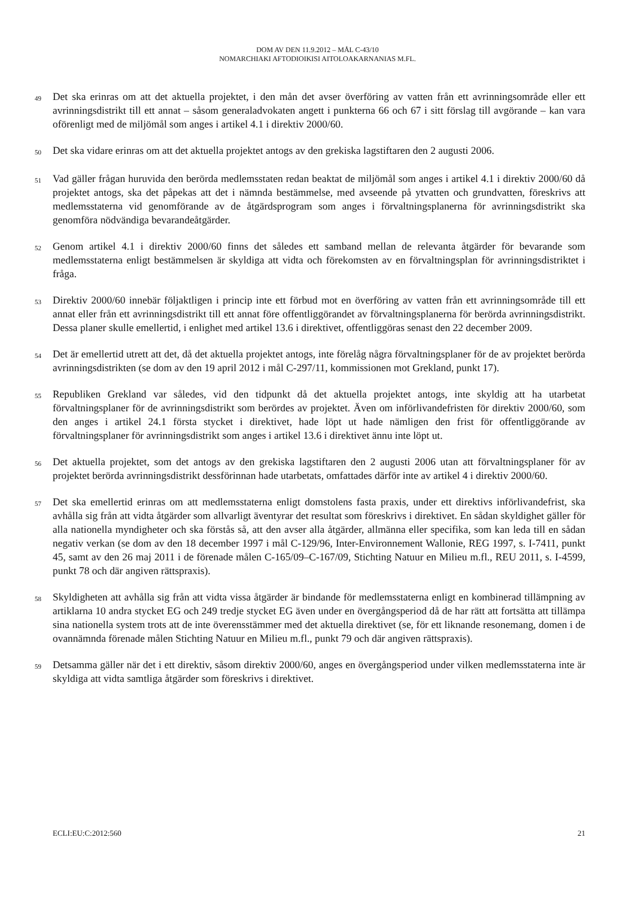DOM AV DEN 11.9.2012 – MÅL C-43/10
NOMARCHIAKI AFTODIOIKISI AITOLOAKARNANIAS M.FL.
49 Det ska erinras om att det aktuella projektet, i den mån det avser överföring av vatten från ett avrinningsområde eller ett avrinningsdistrikt till ett annat – såsom generaladvokaten angett i punkterna 66 och 67 i sitt förslag till avgörande – kan vara oförenligt med de miljömål som anges i artikel 4.1 i direktiv 2000/60.
50 Det ska vidare erinras om att det aktuella projektet antogs av den grekiska lagstiftaren den 2 augusti 2006.
51 Vad gäller frågan huruvida den berörda medlemsstaten redan beaktat de miljömål som anges i artikel 4.1 i direktiv 2000/60 då projektet antogs, ska det påpekas att det i nämnda bestämmelse, med avseende på ytvatten och grundvatten, föreskrivs att medlemsstaterna vid genomförande av de åtgärdsprogram som anges i förvaltningsplanerna för avrinningsdistrikt ska genomföra nödvändiga bevarandeåtgärder.
52 Genom artikel 4.1 i direktiv 2000/60 finns det således ett samband mellan de relevanta åtgärder för bevarande som medlemsstaterna enligt bestämmelsen är skyldiga att vidta och förekomsten av en förvaltningsplan för avrinningsdistriktet i fråga.
53 Direktiv 2000/60 innebär följaktligen i princip inte ett förbud mot en överföring av vatten från ett avrinningsområde till ett annat eller från ett avrinningsdistrikt till ett annat före offentliggörandet av förvaltningsplanerna för berörda avrinningsdistrikt. Dessa planer skulle emellertid, i enlighet med artikel 13.6 i direktivet, offentliggöras senast den 22 december 2009.
54 Det är emellertid utrett att det, då det aktuella projektet antogs, inte förelåg några förvaltningsplaner för de av projektet berörda avrinningsdistrikten (se dom av den 19 april 2012 i mål C-297/11, kommissionen mot Grekland, punkt 17).
55 Republiken Grekland var således, vid den tidpunkt då det aktuella projektet antogs, inte skyldig att ha utarbetat förvaltningsplaner för de avrinningsdistrikt som berördes av projektet. Även om införlivandefristen för direktiv 2000/60, som den anges i artikel 24.1 första stycket i direktivet, hade löpt ut hade nämligen den frist för offentliggörande av förvaltningsplaner för avrinningsdistrikt som anges i artikel 13.6 i direktivet ännu inte löpt ut.
56 Det aktuella projektet, som det antogs av den grekiska lagstiftaren den 2 augusti 2006 utan att förvaltningsplaner för av projektet berörda avrinningsdistrikt dessförinnan hade utarbetats, omfattades därför inte av artikel 4 i direktiv 2000/60.
57 Det ska emellertid erinras om att medlemsstaterna enligt domstolens fasta praxis, under ett direktivs införlivandefrist, ska avhålla sig från att vidta åtgärder som allvarligt äventyrar det resultat som föreskrivs i direktivet. En sådan skyldighet gäller för alla nationella myndigheter och ska förstås så, att den avser alla åtgärder, allmänna eller specifika, som kan leda till en sådan negativ verkan (se dom av den 18 december 1997 i mål C-129/96, Inter-Environnement Wallonie, REG 1997, s. I-7411, punkt 45, samt av den 26 maj 2011 i de förenade målen C-165/09–C-167/09, Stichting Natuur en Milieu m.fl., REU 2011, s. I-4599, punkt 78 och där angiven rättspraxis).
58 Skyldigheten att avhålla sig från att vidta vissa åtgärder är bindande för medlemsstaterna enligt en kombinerad tillämpning av artiklarna 10 andra stycket EG och 249 tredje stycket EG även under en övergångsperiod då de har rätt att fortsätta att tillämpa sina nationella system trots att de inte överensstämmer med det aktuella direktivet (se, för ett liknande resonemang, domen i de ovannämnda förenade målen Stichting Natuur en Milieu m.fl., punkt 79 och där angiven rättspraxis).
59 Detsamma gäller när det i ett direktiv, såsom direktiv 2000/60, anges en övergångsperiod under vilken medlemsstaterna inte är skyldiga att vidta samtliga åtgärder som föreskrivs i direktivet.
ECLI:EU:C:2012:560 21